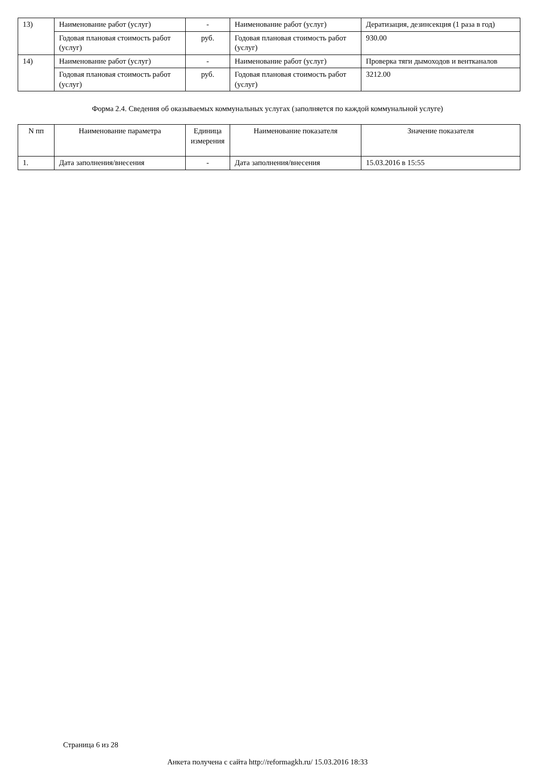| 13) | Наименование работ (услуг) | - | Наименование работ (услуг) | Дератизация, дезинсекция (1 раза в год) |
| | Годовая плановая стоимость работ (услуг) | руб. | Годовая плановая стоимость работ (услуг) | 930.00 |
| 14) | Наименование работ (услуг) | - | Наименование работ (услуг) | Проверка тяги дымоходов и вентканалов |
| | Годовая плановая стоимость работ (услуг) | руб. | Годовая плановая стоимость работ (услуг) | 3212.00 |
Форма 2.4. Сведения об оказываемых коммунальных услугах (заполняется по каждой коммунальной услуге)
| N пп | Наименование параметра | Единица измерения | Наименование показателя | Значение показателя |
| --- | --- | --- | --- | --- |
| 1. | Дата заполнения/внесения | - | Дата заполнения/внесения | 15.03.2016 в 15:55 |
Страница 6 из 28
Анкета получена с сайта http://reformagkh.ru/ 15.03.2016 18:33